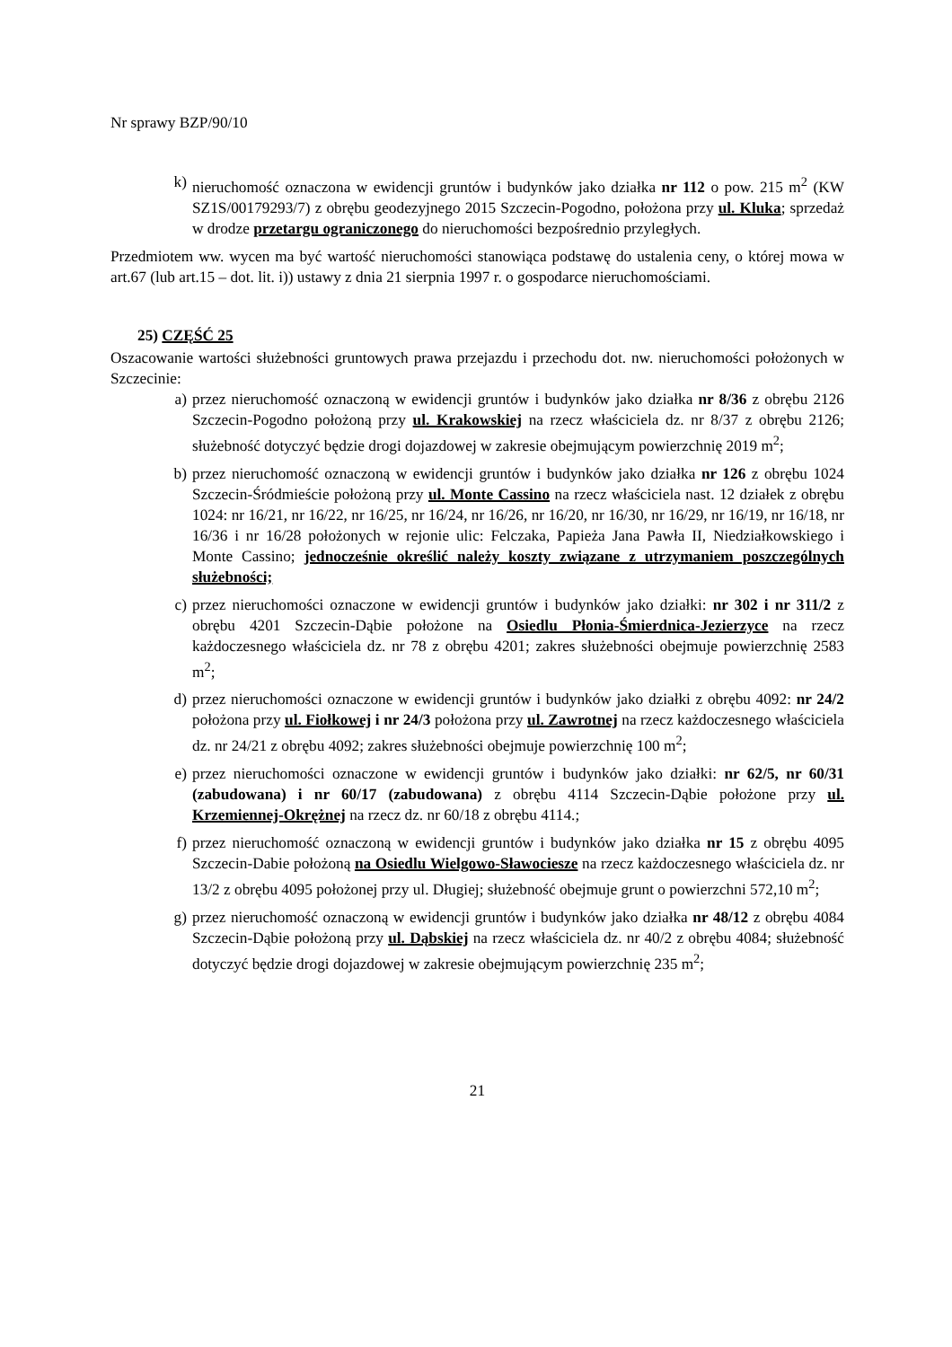Nr sprawy BZP/90/10
k) nieruchomość oznaczona w ewidencji gruntów i budynków jako działka nr 112 o pow. 215 m<sup>2</sup> (KW SZ1S/00179293/7) z obrębu geodezyjnego 2015 Szczecin-Pogodno, położona przy ul. Kluka; sprzedaż w drodze przetargu ograniczonego do nieruchomości bezpośrednio przyległych.
Przedmiotem ww. wycen ma być wartość nieruchomości stanowiąca podstawę do ustalenia ceny, o której mowa w art.67 (lub art.15 – dot. lit. i)) ustawy z dnia 21 sierpnia 1997 r. o gospodarce nieruchomościami.
25) CZĘŚĆ 25
Oszacowanie wartości służebności gruntowych prawa przejazdu i przechodu dot. nw. nieruchomości położonych w Szczecinie:
a) przez nieruchomość oznaczoną w ewidencji gruntów i budynków jako działka nr 8/36 z obrębu 2126 Szczecin-Pogodno położoną przy ul. Krakowskiej na rzecz właściciela dz. nr 8/37 z obrębu 2126; służebność dotyczyć będzie drogi dojazdowej w zakresie obejmującym powierzchnię 2019 m<sup>2</sup>;
b) przez nieruchomość oznaczoną w ewidencji gruntów i budynków jako działka nr 126 z obrębu 1024 Szczecin-Śródmieście położoną przy ul. Monte Cassino na rzecz właściciela nast. 12 działek z obrębu 1024: nr 16/21, nr 16/22, nr 16/25, nr 16/24, nr 16/26, nr 16/20, nr 16/30, nr 16/29, nr 16/19, nr 16/18, nr 16/36 i nr 16/28 położonych w rejonie ulic: Felczaka, Papieża Jana Pawła II, Niedziałkowskiego i Monte Cassino; jednocześnie określić należy koszty związane z utrzymaniem poszczególnych służebności;
c) przez nieruchomości oznaczone w ewidencji gruntów i budynków jako działki: nr 302 i nr 311/2 z obrębu 4201 Szczecin-Dąbie położone na Osiedlu Płonia-Śmierdnica-Jezierzyce na rzecz każdoczesnego właściciela dz. nr 78 z obrębu 4201; zakres służebności obejmuje powierzchnię 2583 m<sup>2</sup>;
d) przez nieruchomości oznaczone w ewidencji gruntów i budynków jako działki z obrębu 4092: nr 24/2 położona przy ul. Fiołkowej i nr 24/3 położona przy ul. Zawrotnej na rzecz każdoczesnego właściciela dz. nr 24/21 z obrębu 4092; zakres służebności obejmuje powierzchnię 100 m<sup>2</sup>;
e) przez nieruchomości oznaczone w ewidencji gruntów i budynków jako działki: nr 62/5, nr 60/31 (zabudowana) i nr 60/17 (zabudowana) z obrębu 4114 Szczecin-Dąbie położone przy ul. Krzemiennej-Okrężnej na rzecz dz. nr 60/18 z obrębu 4114.;
f) przez nieruchomość oznaczoną w ewidencji gruntów i budynków jako działka nr 15 z obrębu 4095 Szczecin-Dabie położoną na Osiedlu Wielgowo-Sławociesze na rzecz każdoczesnego właściciela dz. nr 13/2 z obrębu 4095 położonej przy ul. Długiej; służebność obejmuje grunt o powierzchni 572,10 m<sup>2</sup>;
g) przez nieruchomość oznaczoną w ewidencji gruntów i budynków jako działka nr 48/12 z obrębu 4084 Szczecin-Dąbie położoną przy ul. Dąbskiej na rzecz właściciela dz. nr 40/2 z obrębu 4084; służebność dotyczyć będzie drogi dojazdowej w zakresie obejmującym powierzchnię 235 m<sup>2</sup>;
21